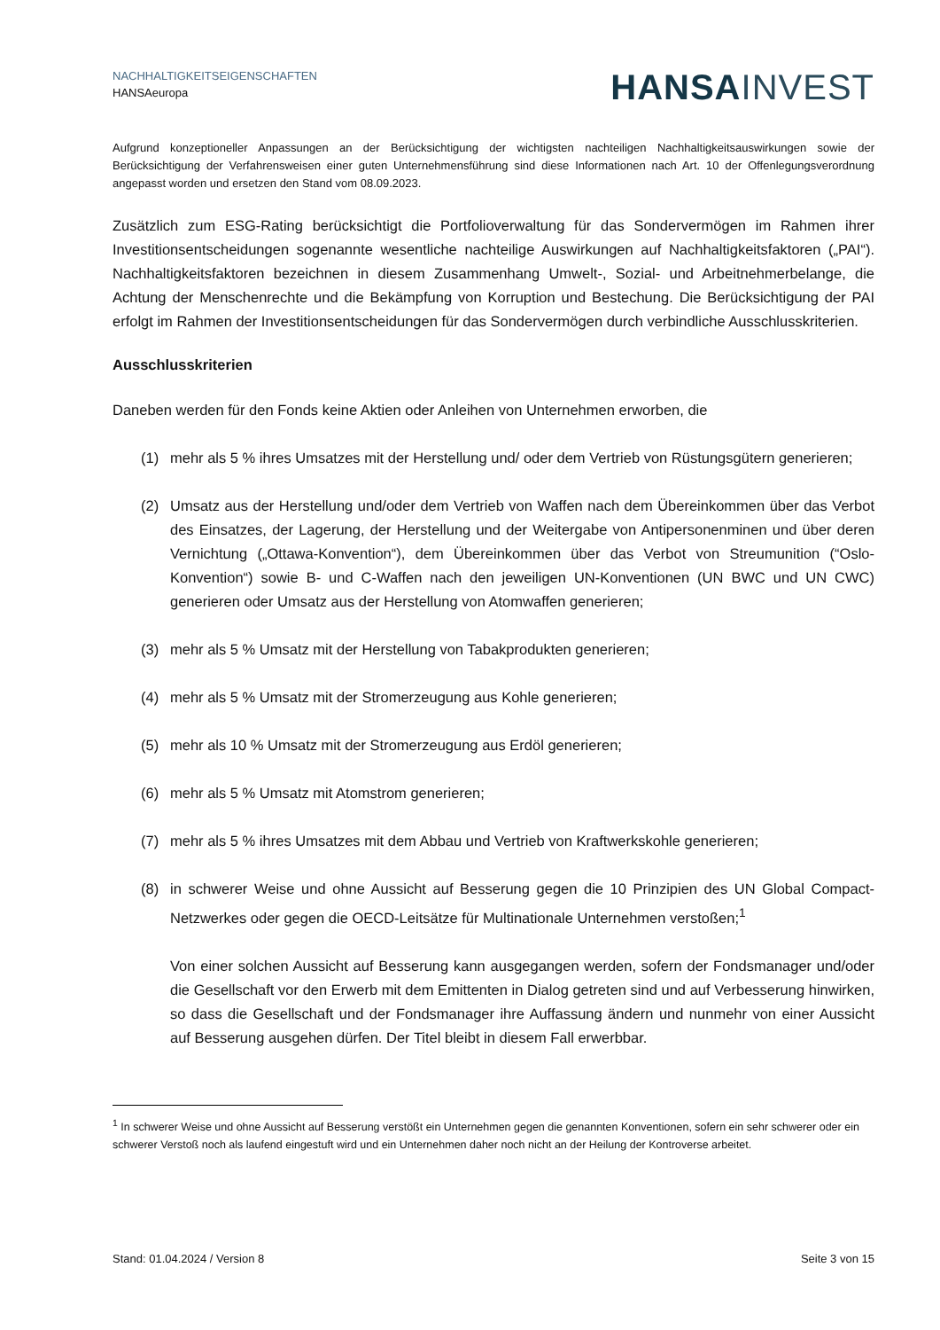NACHHALTIGKEITSEIGENSCHAFTEN
HANSAeuropa
HANSA INVEST
Aufgrund konzeptioneller Anpassungen an der Berücksichtigung der wichtigsten nachteiligen Nachhaltigkeitsauswirkungen sowie der Berücksichtigung der Verfahrensweisen einer guten Unternehmensführung sind diese Informationen nach Art. 10 der Offenlegungsverordnung angepasst worden und ersetzen den Stand vom 08.09.2023.
Zusätzlich zum ESG-Rating berücksichtigt die Portfolioverwaltung für das Sondervermögen im Rahmen ihrer Investitionsentscheidungen sogenannte wesentliche nachteilige Auswirkungen auf Nachhaltigkeitsfaktoren („PAI“). Nachhaltigkeitsfaktoren bezeichnen in diesem Zusammenhang Umwelt-, Sozial- und Arbeitnehmerbelange, die Achtung der Menschenrechte und die Bekämpfung von Korruption und Bestechung. Die Berücksichtigung der PAI erfolgt im Rahmen der Investitionsentscheidungen für das Sondervermögen durch verbindliche Ausschlusskriterien.
Ausschlusskriterien
Daneben werden für den Fonds keine Aktien oder Anleihen von Unternehmen erworben, die
(1) mehr als 5 % ihres Umsatzes mit der Herstellung und/ oder dem Vertrieb von Rüstungsgütern generieren;
(2) Umsatz aus der Herstellung und/oder dem Vertrieb von Waffen nach dem Übereinkommen über das Verbot des Einsatzes, der Lagerung, der Herstellung und der Weitergabe von Antipersonenminen und über deren Vernichtung („Ottawa-Konvention“), dem Übereinkommen über das Verbot von Streumunition (“Oslo-Konvention“) sowie B- und C-Waffen nach den jeweiligen UN-Konventionen (UN BWC und UN CWC) generieren oder Umsatz aus der Herstellung von Atomwaffen generieren;
(3) mehr als 5 % Umsatz mit der Herstellung von Tabakprodukten generieren;
(4) mehr als 5 % Umsatz mit der Stromerzeugung aus Kohle generieren;
(5) mehr als 10 % Umsatz mit der Stromerzeugung aus Erdöl generieren;
(6) mehr als 5 % Umsatz mit Atomstrom generieren;
(7) mehr als 5 % ihres Umsatzes mit dem Abbau und Vertrieb von Kraftwerkskohle generieren;
(8) in schwerer Weise und ohne Aussicht auf Besserung gegen die 10 Prinzipien des UN Global Compact-Netzwerkes oder gegen die OECD-Leitsätze für Multinationale Unternehmen verstoßen;<sup>1</sup>
Von einer solchen Aussicht auf Besserung kann ausgegangen werden, sofern der Fondsmanager und/oder die Gesellschaft vor den Erwerb mit dem Emittenten in Dialog getreten sind und auf Verbesserung hinwirken, so dass die Gesellschaft und der Fondsmanager ihre Auffassung ändern und nunmehr von einer Aussicht auf Besserung ausgehen dürfen. Der Titel bleibt in diesem Fall erwerbbar.
<sup>1</sup> In schwerer Weise und ohne Aussicht auf Besserung verstößt ein Unternehmen gegen die genannten Konventionen, sofern ein sehr schwerer oder ein schwerer Verstoß noch als laufend eingestuft wird und ein Unternehmen daher noch nicht an der Heilung der Kontroverse arbeitet.
Stand: 01.04.2024 / Version 8 Seite 3 von 15